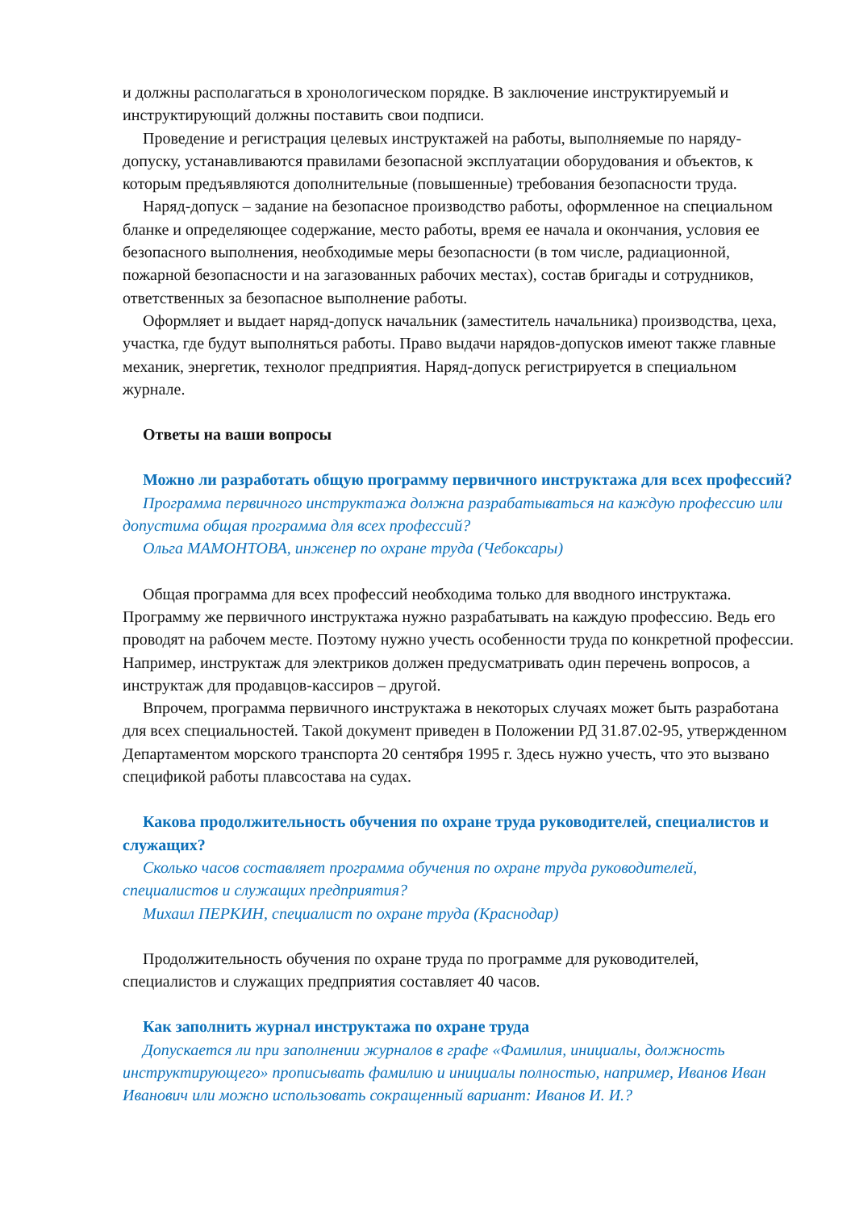и должны располагаться в хронологическом порядке. В заключение инструктируемый и инструктирующий должны поставить свои подписи.
Проведение и регистрация целевых инструктажей на работы, выполняемые по наряду-допуску, устанавливаются правилами безопасной эксплуатации оборудования и объектов, к которым предъявляются дополнительные (повышенные) требования безопасности труда.
Наряд-допуск – задание на безопасное производство работы, оформленное на специальном бланке и определяющее содержание, место работы, время ее начала и окончания, условия ее безопасного выполнения, необходимые меры безопасности (в том числе, радиационной, пожарной безопасности и на загазованных рабочих местах), состав бригады и сотрудников, ответственных за безопасное выполнение работы.
Оформляет и выдает наряд-допуск начальник (заместитель начальника) производства, цеха, участка, где будут выполняться работы. Право выдачи нарядов-допусков имеют также главные механик, энергетик, технолог предприятия. Наряд-допуск регистрируется в специальном журнале.
Ответы на ваши вопросы
Можно ли разработать общую программу первичного инструктажа для всех профессий?
Программа первичного инструктажа должна разрабатываться на каждую профессию или допустима общая программа для всех профессий?
Ольга МАМОНТОВА, инженер по охране труда (Чебоксары)
Общая программа для всех профессий необходима только для вводного инструктажа. Программу же первичного инструктажа нужно разрабатывать на каждую профессию. Ведь его проводят на рабочем месте. Поэтому нужно учесть особенности труда по конкретной профессии. Например, инструктаж для электриков должен предусматривать один перечень вопросов, а инструктаж для продавцов-кассиров – другой.
Впрочем, программа первичного инструктажа в некоторых случаях может быть разработана для всех специальностей. Такой документ приведен в Положении РД 31.87.02-95, утвержденном Департаментом морского транспорта 20 сентября 1995 г. Здесь нужно учесть, что это вызвано спецификой работы плавсостава на судах.
Какова продолжительность обучения по охране труда руководителей, специалистов и служащих?
Сколько часов составляет программа обучения по охране труда руководителей, специалистов и служащих предприятия?
Михаил ПЕРКИН, специалист по охране труда (Краснодар)
Продолжительность обучения по охране труда по программе для руководителей, специалистов и служащих предприятия составляет 40 часов.
Как заполнить журнал инструктажа по охране труда
Допускается ли при заполнении журналов в графе «Фамилия, инициалы, должность инструктирующего» прописывать фамилию и инициалы полностью, например, Иванов Иван Иванович или можно использовать сокращенный вариант: Иванов И. И.?